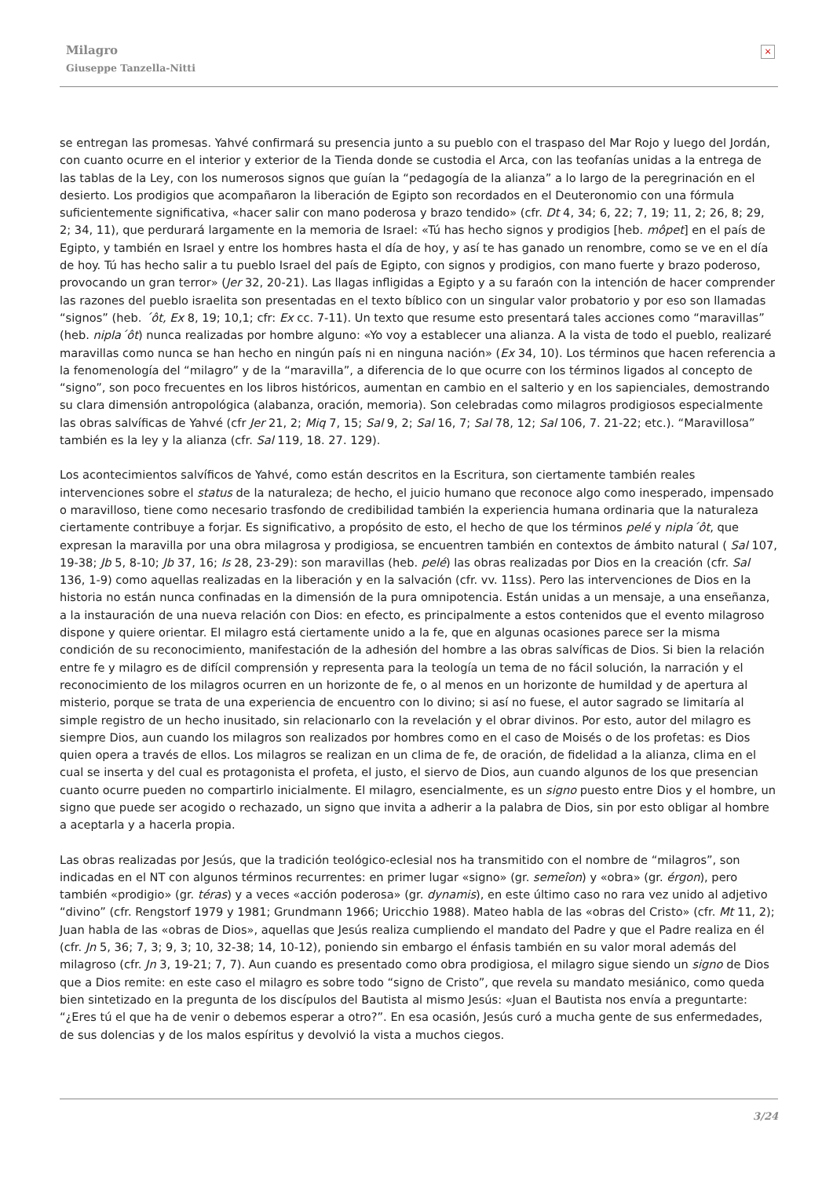Milagro
Giuseppe Tanzella-Nitti
×
se entregan las promesas. Yahvé confirmará su presencia junto a su pueblo con el traspaso del Mar Rojo y luego del Jordán, con cuanto ocurre en el interior y exterior de la Tienda donde se custodia el Arca, con las teofanías unidas a la entrega de las tablas de la Ley, con los numerosos signos que guían la “pedagogía de la alianza” a lo largo de la peregrinación en el desierto. Los prodigios que acompañaron la liberación de Egipto son recordados en el Deuteronomio con una fórmula suficientemente significativa, «hacer salir con mano poderosa y brazo tendido» (cfr. Dt 4, 34; 6, 22; 7, 19; 11, 2; 26, 8; 29, 2; 34, 11), que perdurará largamente en la memoria de Israel: «Tú has hecho signos y prodigios [heb. môpet] en el país de Egipto, y también en Israel y entre los hombres hasta el día de hoy, y así te has ganado un renombre, como se ve en el día de hoy. Tú has hecho salir a tu pueblo Israel del país de Egipto, con signos y prodigios, con mano fuerte y brazo poderoso, provocando un gran terror» (Jer 32, 20-21). Las llagas infligidas a Egipto y a su faraón con la intención de hacer comprender las razones del pueblo israelita son presentadas en el texto bíblico con un singular valor probatorio y por eso son llamadas “signos” (heb. ´ôt, Ex 8, 19; 10,1; cfr: Ex cc. 7-11). Un texto que resume esto presentará tales acciones como “maravillas” (heb. nipla´ôt) nunca realizadas por hombre alguno: «Yo voy a establecer una alianza. A la vista de todo el pueblo, realizaré maravillas como nunca se han hecho en ningún país ni en ninguna nación» (Ex 34, 10). Los términos que hacen referencia a la fenomenología del “milagro” y de la “maravilla”, a diferencia de lo que ocurre con los términos ligados al concepto de “signo”, son poco frecuentes en los libros históricos, aumentan en cambio en el salterio y en los sapienciales, demostrando su clara dimensión antropológica (alabanza, oración, memoria). Son celebradas como milagros prodigiosos especialmente las obras salvíficas de Yahvé (cfr Jer 21, 2; Miq 7, 15; Sal 9, 2; Sal 16, 7; Sal 78, 12; Sal 106, 7. 21-22; etc.). “Maravillosa” también es la ley y la alianza (cfr. Sal 119, 18. 27. 129).
Los acontecimientos salvíficos de Yahvé, como están descritos en la Escritura, son ciertamente también reales intervenciones sobre el status de la naturaleza; de hecho, el juicio humano que reconoce algo como inesperado, impensado o maravilloso, tiene como necesario trasfondo de credibilidad también la experiencia humana ordinaria que la naturaleza ciertamente contribuye a forjar. Es significativo, a propósito de esto, el hecho de que los términos pelé y nipla´ôt, que expresan la maravilla por una obra milagrosa y prodigiosa, se encuentren también en contextos de ámbito natural ( Sal 107, 19-38; Jb 5, 8-10; Jb 37, 16; Is 28, 23-29): son maravillas (heb. pelé) las obras realizadas por Dios en la creación (cfr. Sal 136, 1-9) como aquellas realizadas en la liberación y en la salvación (cfr. vv. 11ss). Pero las intervenciones de Dios en la historia no están nunca confinadas en la dimensión de la pura omnipotencia. Están unidas a un mensaje, a una enseñanza, a la instauración de una nueva relación con Dios: en efecto, es principalmente a estos contenidos que el evento milagroso dispone y quiere orientar. El milagro está ciertamente unido a la fe, que en algunas ocasiones parece ser la misma condición de su reconocimiento, manifestación de la adhesión del hombre a las obras salvíficas de Dios. Si bien la relación entre fe y milagro es de difícil comprensión y representa para la teología un tema de no fácil solución, la narración y el reconocimiento de los milagros ocurren en un horizonte de fe, o al menos en un horizonte de humildad y de apertura al misterio, porque se trata de una experiencia de encuentro con lo divino; si así no fuese, el autor sagrado se limitaría al simple registro de un hecho inusitado, sin relacionarlo con la revelación y el obrar divinos. Por esto, autor del milagro es siempre Dios, aun cuando los milagros son realizados por hombres como en el caso de Moisés o de los profetas: es Dios quien opera a través de ellos. Los milagros se realizan en un clima de fe, de oración, de fidelidad a la alianza, clima en el cual se inserta y del cual es protagonista el profeta, el justo, el siervo de Dios, aun cuando algunos de los que presencian cuanto ocurre pueden no compartirlo inicialmente. El milagro, esencialmente, es un signo puesto entre Dios y el hombre, un signo que puede ser acogido o rechazado, un signo que invita a adherir a la palabra de Dios, sin por esto obligar al hombre a aceptarla y a hacerla propia.
Las obras realizadas por Jesús, que la tradición teológico-eclesial nos ha transmitido con el nombre de “milagros”, son indicadas en el NT con algunos términos recurrentes: en primer lugar «signo» (gr. semeîon) y «obra» (gr. érgon), pero también «prodigio» (gr. téras) y a veces «acción poderosa» (gr. dynamis), en este último caso no rara vez unido al adjetivo “divino” (cfr. Rengstorf 1979 y 1981; Grundmann 1966; Uricchio 1988). Mateo habla de las «obras del Cristo» (cfr. Mt 11, 2); Juan habla de las «obras de Dios», aquellas que Jesús realiza cumpliendo el mandato del Padre y que el Padre realiza en él (cfr. Jn 5, 36; 7, 3; 9, 3; 10, 32-38; 14, 10-12), poniendo sin embargo el énfasis también en su valor moral además del milagroso (cfr. Jn 3, 19-21; 7, 7). Aun cuando es presentado como obra prodigiosa, el milagro sigue siendo un signo de Dios que a Dios remite: en este caso el milagro es sobre todo “signo de Cristo”, que revela su mandato mesiánico, como queda bien sintetizado en la pregunta de los discípulos del Bautista al mismo Jesús: «Juan el Bautista nos envía a preguntarte: “¿Eres tú el que ha de venir o debemos esperar a otro?”. En esa ocasión, Jesús curó a mucha gente de sus enfermedades, de sus dolencias y de los malos espíritus y devolvió la vista a muchos ciegos.
3/24